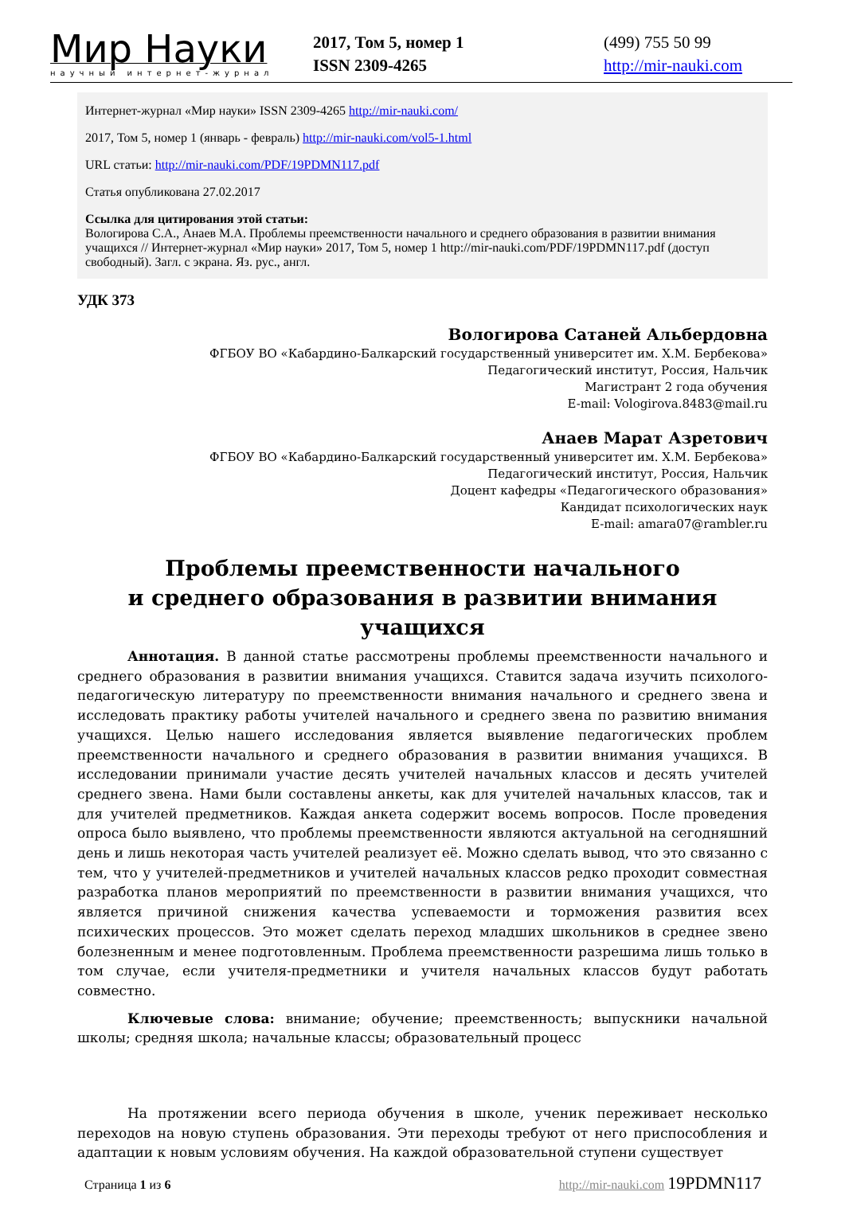Мир Науки
научный интернет-журнал
2017, Том 5, номер 1
ISSN 2309-4265
(499) 755 50 99
http://mir-nauki.com
Интернет-журнал «Мир науки» ISSN 2309-4265 http://mir-nauki.com/
2017, Том 5, номер 1 (январь - февраль) http://mir-nauki.com/vol5-1.html
URL статьи: http://mir-nauki.com/PDF/19PDMN117.pdf
Статья опубликована 27.02.2017
Ссылка для цитирования этой статьи:
Вологирова С.А., Анаев М.А. Проблемы преемственности начального и среднего образования в развитии внимания учащихся // Интернет-журнал «Мир науки» 2017, Том 5, номер 1 http://mir-nauki.com/PDF/19PDMN117.pdf (доступ свободный). Загл. с экрана. Яз. рус., англ.
УДК 373
Вологирова Сатаней Альбердовна
ФГБОУ ВО «Кабардино-Балкарский государственный университет им. Х.М. Бербекова»
Педагогический институт, Россия, Нальчик
Магистрант 2 года обучения
E-mail: Vologirova.8483@mail.ru
Анаев Марат Азретович
ФГБОУ ВО «Кабардино-Балкарский государственный университет им. Х.М. Бербекова»
Педагогический институт, Россия, Нальчик
Доцент кафедры «Педагогического образования»
Кандидат психологических наук
E-mail: amara07@rambler.ru
Проблемы преемственности начального
и среднего образования в развитии внимания учащихся
Аннотация. В данной статье рассмотрены проблемы преемственности начального и среднего образования в развитии внимания учащихся. Ставится задача изучить психолого-педагогическую литературу по преемственности внимания начального и среднего звена и исследовать практику работы учителей начального и среднего звена по развитию внимания учащихся. Целью нашего исследования является выявление педагогических проблем преемственности начального и среднего образования в развитии внимания учащихся. В исследовании принимали участие десять учителей начальных классов и десять учителей среднего звена. Нами были составлены анкеты, как для учителей начальных классов, так и для учителей предметников. Каждая анкета содержит восемь вопросов. После проведения опроса было выявлено, что проблемы преемственности являются актуальной на сегодняшний день и лишь некоторая часть учителей реализует её. Можно сделать вывод, что это связанно с тем, что у учителей-предметников и учителей начальных классов редко проходит совместная разработка планов мероприятий по преемственности в развитии внимания учащихся, что является причиной снижения качества успеваемости и торможения развития всех психических процессов. Это может сделать переход младших школьников в среднее звено болезненным и менее подготовленным. Проблема преемственности разрешима лишь только в том случае, если учителя-предметники и учителя начальных классов будут работать совместно.
Ключевые слова: внимание; обучение; преемственность; выпускники начальной школы; средняя школа; начальные классы; образовательный процесс
На протяжении всего периода обучения в школе, ученик переживает несколько переходов на новую ступень образования. Эти переходы требуют от него приспособления и адаптации к новым условиям обучения. На каждой образовательной ступени существует
Страница 1 из 6 http://mir-nauki.com 19PDMN117